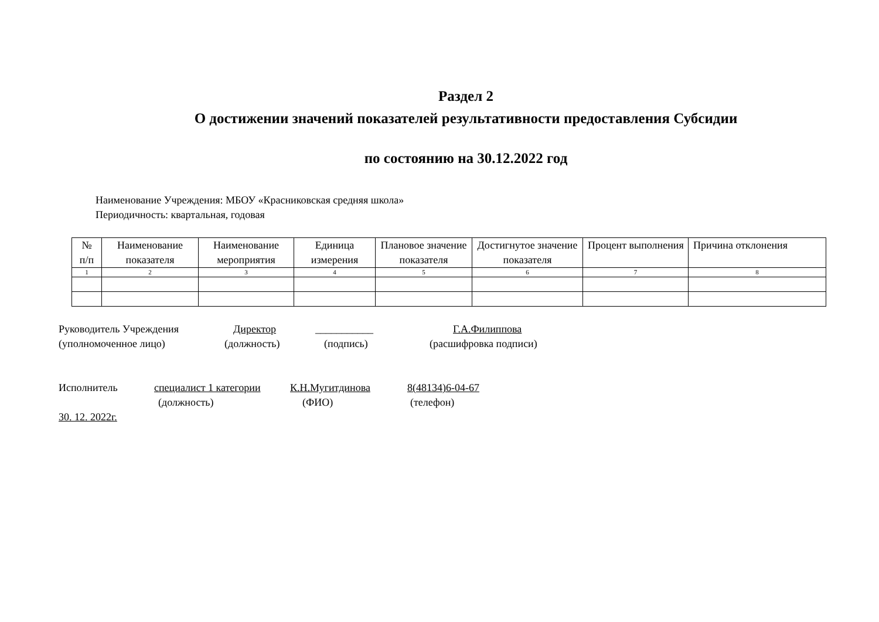Раздел 2
О достижении значений показателей результативности предоставления Субсидии
по состоянию на 30.12.2022 год
Наименование Учреждения: МБОУ «Красниковская средняя школа»
Периодичность: квартальная, годовая
| № п/п | Наименование показателя | Наименование мероприятия | Единица измерения | Плановое значение показателя | Достигнутое значение показателя | Процент выполнения | Причина отклонения |
| --- | --- | --- | --- | --- | --- | --- | --- |
| 1 | 2 | 3 | 4 | 5 | 6 | 7 | 8 |
Руководитель Учреждения Директор ___________ Г.А.Филиппова
(уполномоченное лицо) (должность) (подпись) (расшифровка подписи)
Исполнитель специалист 1 категории К.Н.Мугитдинова 8(48134)6-04-67
(должность) (ФИО) (телефон)
30. 12. 2022г.